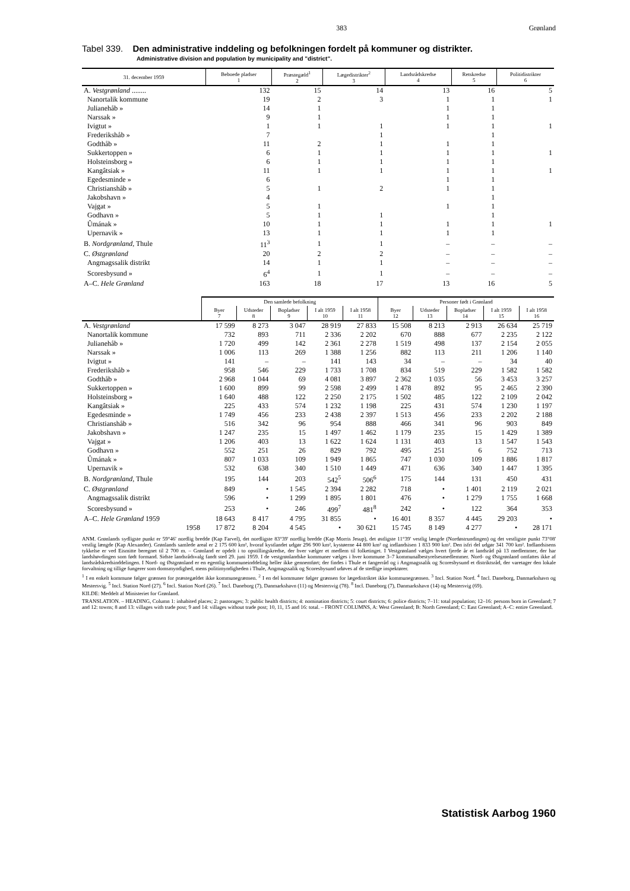383 Grønland
Tabel 339. Den administrative inddeling og befolkningen fordelt på kommuner og distrikter.
Administrative division and population by municipality and "district".
| 31. december 1959 | Beboede pladser 1 | Præstegæld<sup>1</sup> 2 | Lægedistrikter<sup>2</sup> 3 | Landsrådskredse 4 | Retskredse 5 | Politidistrikter 6 |
| --- | --- | --- | --- | --- | --- | --- |
| A. Vestgrønland ........ | 132 | 15 | 14 | 13 | 16 | 5 |
| Nanortalik kommune | 19 | 2 | 3 | 1 | 1 | 1 |
| Julianehåb » | 14 | 1 | | 1 | 1 | |
| Narssak » | 9 | 1 | | 1 | 1 | |
| Ivigtut » | 1 | 1 | 1 | 1 | 1 | 1 |
| Frederikshåb » | 7 | | 1 | | 1 | |
| Godthåb » | 11 | 2 | 1 | 1 | 1 | |
| Sukkertoppen » | 6 | 1 | 1 | 1 | 1 | 1 |
| Holsteinsborg » | 6 | 1 | 1 | 1 | 1 | |
| Kangâtsiak » | 11 | 1 | 1 | 1 | 1 | 1 |
| Egedesminde » | 6 | | | 1 | 1 | |
| Christianshåb » | 5 | 1 | 2 | 1 | 1 | |
| Jakobshavn » | 4 | | | | 1 | |
| Vajgat » | 5 | 1 | | 1 | 1 | |
| Godhavn » | 5 | 1 | 1 | | 1 | |
| Ûmának » | 10 | 1 | 1 | 1 | 1 | 1 |
| Upernavik » | 13 | 1 | 1 | 1 | 1 | |
| B. Nordgrønland, Thule | 11<sup>3</sup> | 1 | 1 | – | – | – |
| C. Østgrønland | 20 | 2 | 2 | – | – | – |
| Angmagssalik distrikt | 14 | 1 | 1 | – | – | – |
| Scoresbysund » | 6<sup>4</sup> | 1 | 1 | – | – | – |
| A–C. Hele Grønland | 163 | 18 | 17 | 13 | 16 | 5 |
| | Den samlede befolkning | | | | | Personer født i Grønland | | | | |
| --- | --- | --- | --- | --- | --- | --- | --- | --- | --- | --- |
| | Byer 7 | Udsteder 8 | Bopladser 9 | I alt 1959 10 | I alt 1958 11 | Byer 12 | Udsteder 13 | Bopladser 14 | I alt 1959 15 | I alt 1958 16 |
| A. Vestgrønland | 17 599 | 8 273 | 3 047 | 28 919 | 27 833 | 15 508 | 8 213 | 2 913 | 26 634 | 25 719 |
| Nanortalik kommune | 732 | 893 | 711 | 2 336 | 2 202 | 670 | 888 | 677 | 2 235 | 2 122 |
| Julianehåb » | 1 720 | 499 | 142 | 2 361 | 2 278 | 1 519 | 498 | 137 | 2 154 | 2 055 |
| Narssak » | 1 006 | 113 | 269 | 1 388 | 1 256 | 882 | 113 | 211 | 1 206 | 1 140 |
| Ivigtut » | 141 | – | – | 141 | 143 | 34 | – | – | 34 | 40 |
| Frederikshåb » | 958 | 546 | 229 | 1 733 | 1 708 | 834 | 519 | 229 | 1 582 | 1 582 |
| Godthåb » | 2 968 | 1 044 | 69 | 4 081 | 3 897 | 2 362 | 1 035 | 56 | 3 453 | 3 257 |
| Sukkertoppen » | 1 600 | 899 | 99 | 2 598 | 2 499 | 1 478 | 892 | 95 | 2 465 | 2 390 |
| Holsteinsborg » | 1 640 | 488 | 122 | 2 250 | 2 175 | 1 502 | 485 | 122 | 2 109 | 2 042 |
| Kangâtsiak » | 225 | 433 | 574 | 1 232 | 1 198 | 225 | 431 | 574 | 1 230 | 1 197 |
| Egedesminde » | 1 749 | 456 | 233 | 2 438 | 2 397 | 1 513 | 456 | 233 | 2 202 | 2 188 |
| Christianshåb » | 516 | 342 | 96 | 954 | 888 | 466 | 341 | 96 | 903 | 849 |
| Jakobshavn » | 1 247 | 235 | 15 | 1 497 | 1 462 | 1 179 | 235 | 15 | 1 429 | 1 389 |
| Vajgat » | 1 206 | 403 | 13 | 1 622 | 1 624 | 1 131 | 403 | 13 | 1 547 | 1 543 |
| Godhavn » | 552 | 251 | 26 | 829 | 792 | 495 | 251 | 6 | 752 | 713 |
| Ûmának » | 807 | 1 033 | 109 | 1 949 | 1 865 | 747 | 1 030 | 109 | 1 886 | 1 817 |
| Upernavik » | 532 | 638 | 340 | 1 510 | 1 449 | 471 | 636 | 340 | 1 447 | 1 395 |
| B. Nordgrønland, Thule | 195 | 144 | 203 | 542<sup>5</sup> | 506<sup>6</sup> | 175 | 144 | 131 | 450 | 431 |
| C. Østgrønland | 849 | • | 1 545 | 2 394 | 2 282 | 718 | • | 1 401 | 2 119 | 2 021 |
| Angmagssalik distrikt | 596 | • | 1 299 | 1 895 | 1 801 | 476 | • | 1 279 | 1 755 | 1 668 |
| Scoresbysund » | 253 | • | 246 | 499<sup>7</sup> | 481<sup>8</sup> | 242 | • | 122 | 364 | 353 |
| A–C. Hele Grønland 1959 | 18 643 | 8 417 | 4 795 | 31 855 | • | 16 401 | 8 357 | 4 445 | 29 203 | • |
| 1958 | 17 872 | 8 204 | 4 545 | • | 30 621 | 15 745 | 8 149 | 4 277 | • | 28 171 |
ANM. Grønlands sydligste punkt er 59°46' nordlig bredde (Kap Farvel), det nordligste 83°39' nordlig bredde (Kap Morris Jesup), det østligste 11°39' vestlig længde (Nordøstrundingen) og det vestligste punkt 73°08' vestlig længde (Kap Alexander). Grønlands samlede areal er 2 175 600 km², hvoraf kystlandet udgør 296 900 km², kystøerne 44 800 km² og indlandsisen 1 833 900 km². Den isfri del udgør 341 700 km². Indlandsisens tykkelse er ved Eismitte beregnet til 2 700 m. – Grønland er opdelt i to opstillingskredse, der hver vælger et medlem til folketinget. I Vestgrønland vælges hvert fjerde år et landsråd på 13 medlemmer, der har landshøvdingen som født formand. Sidste landsrådsvalg fandt sted 29. juni 1959. I de vestgrønlandske kommuner vælges i hver kommune 3–7 kommunalbestyrelsesmedlemmer. Nord- og Østgrønland omfattes ikke af landsrådskredsinddelingen. I Nord- og Østgrønland er en egentlig kommuneinddeling heller ikke gennemført; der findes i Thule et fangerråd og i Angmagssalik og Scoresbysund et distriktsråd, der varetager den lokale forvaltning og tillige fungerer som domsmyndighed, mens politimyndigheden i Thule, Angmagssalik og Scoresbysund udøves af de stedlige inspektører.
<sup>1</sup> I en enkelt kommune følger grænsen for præstegældet ikke kommunegrænsen. <sup>2</sup> I en del kommuner følger grænsen for lægedistriktet ikke kommunegrænsen. <sup>3</sup> Incl. Station Nord. <sup>4</sup> Incl. Daneborg, Danmarkshavn og Mestersvig. <sup>5</sup> Incl. Station Nord (27). <sup>6</sup> Incl. Station Nord (26). <sup>7</sup> Incl. Daneborg (7), Danmarkshavn (11) og Mestersvig (78). <sup>8</sup> Incl. Daneborg (7), Danmarkshavn (14) og Mestersvig (69).
KILDE: Meddelt af Ministeriet for Grønland.
TRANSLATION. – HEADING, Column 1: inhabited places; 2: pastorages; 3: public health districts; 4: nomination districts; 5: court districts; 6: police districts; 7–11: total population; 12–16: persons born in Greenland; 7 and 12: towns; 8 and 13: villages with trade post; 9 and 14: villages without trade post; 10, 11, 15 and 16: total. – FRONT COLUMNS, A: West Greenland; B: North Greenland; C: East Greenland; A–C: entire Greenland.
Statistisk Aarbog 1960